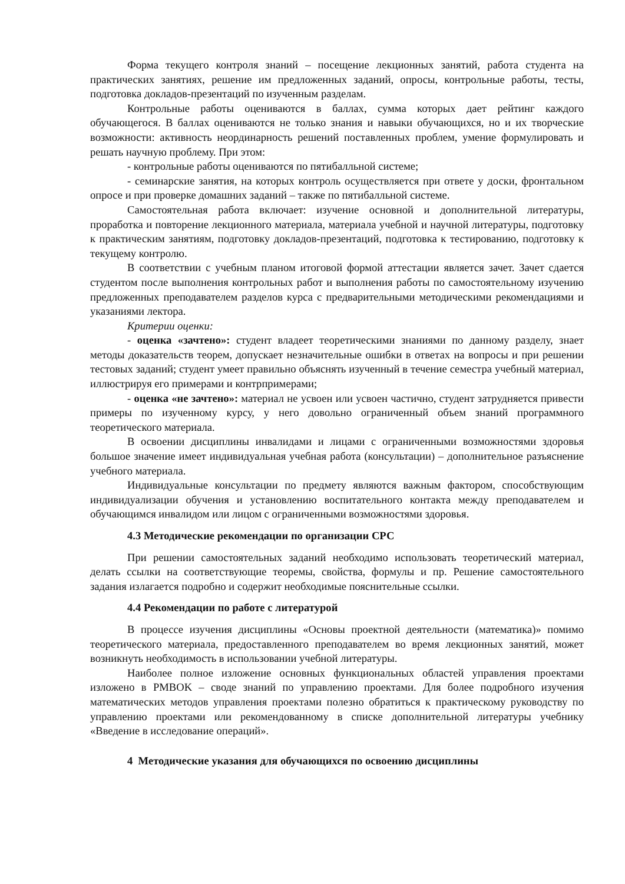Форма текущего контроля знаний – посещение лекционных занятий, работа студента на практических занятиях, решение им предложенных заданий, опросы, контрольные работы, тесты, подготовка докладов-презентаций по изученным разделам.
Контрольные работы оцениваются в баллах, сумма которых дает рейтинг каждого обучающегося. В баллах оцениваются не только знания и навыки обучающихся, но и их творческие возможности: активность неординарность решений поставленных проблем, умение формулировать и решать научную проблему. При этом:
- контрольные работы оцениваются по пятибалльной системе;
- семинарские занятия, на которых контроль осуществляется при ответе у доски, фронтальном опросе и при проверке домашних заданий – также по пятибалльной системе.
Самостоятельная работа включает: изучение основной и дополнительной литературы, проработка и повторение лекционного материала, материала учебной и научной литературы, подготовку к практическим занятиям, подготовку докладов-презентаций, подготовка к тестированию, подготовку к текущему контролю.
В соответствии с учебным планом итоговой формой аттестации является зачет. Зачет сдается студентом после выполнения контрольных работ и выполнения работы по самостоятельному изучению предложенных преподавателем разделов курса с предварительными методическими рекомендациями и указаниями лектора.
Критерии оценки:
- оценка «зачтено»: студент владеет теоретическими знаниями по данному разделу, знает методы доказательств теорем, допускает незначительные ошибки в ответах на вопросы и при решении тестовых заданий; студент умеет правильно объяснять изученный в течение семестра учебный материал, иллюстрируя его примерами и контрпримерами;
- оценка «не зачтено»: материал не усвоен или усвоен частично, студент затрудняется привести примеры по изученному курсу, у него довольно ограниченный объем знаний программного теоретического материала.
В освоении дисциплины инвалидами и лицами с ограниченными возможностями здоровья большое значение имеет индивидуальная учебная работа (консультации) – дополнительное разъяснение учебного материала.
Индивидуальные консультации по предмету являются важным фактором, способствующим индивидуализации обучения и установлению воспитательного контакта между преподавателем и обучающимся инвалидом или лицом с ограниченными возможностями здоровья.
4.3 Методические рекомендации по организации СРС
При решении самостоятельных заданий необходимо использовать теоретический материал, делать ссылки на соответствующие теоремы, свойства, формулы и пр. Решение самостоятельного задания излагается подробно и содержит необходимые пояснительные ссылки.
4.4 Рекомендации по работе с литературой
В процессе изучения дисциплины «Основы проектной деятельности (математика)» помимо теоретического материала, предоставленного преподавателем во время лекционных занятий, может возникнуть необходимость в использовании учебной литературы.
Наиболее полное изложение основных функциональных областей управления проектами изложено в PMBOK – своде знаний по управлению проектами. Для более подробного изучения математических методов управления проектами полезно обратиться к практическому руководству по управлению проектами или рекомендованному в списке дополнительной литературы учебнику «Введение в исследование операций».
4 Методические указания для обучающихся по освоению дисциплины